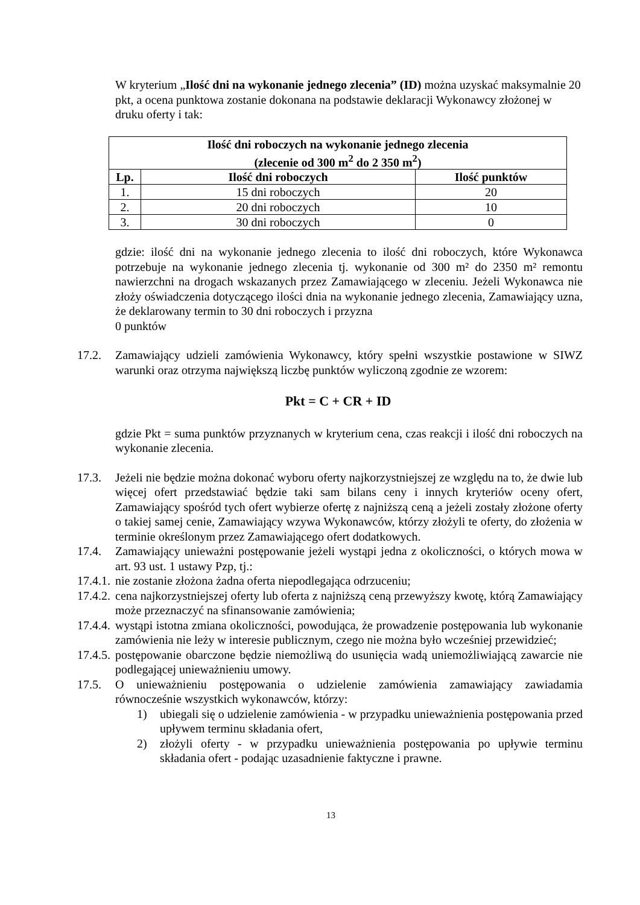W kryterium „Ilość dni na wykonanie jednego zlecenia” (ID) można uzyskać maksymalnie 20 pkt, a ocena punktowa zostanie dokonana na podstawie deklaracji Wykonawcy złożonej w druku oferty i tak:
| Ilość dni roboczych na wykonanie jednego zlecenia (zlecenie od 300 m<sup>2</sup> do 2 350 m<sup>2</sup>) | | |
| --- | --- | --- |
| Lp. | Ilość dni roboczych | Ilość punktów |
| 1. | 15 dni roboczych | 20 |
| 2. | 20 dni roboczych | 10 |
| 3. | 30 dni roboczych | 0 |
gdzie: ilość dni na wykonanie jednego zlecenia to ilość dni roboczych, które Wykonawca potrzebuje na wykonanie jednego zlecenia tj. wykonanie od 300 m² do 2350 m² remontu nawierzchni na drogach wskazanych przez Zamawiającego w zleceniu. Jeżeli Wykonawca nie złoży oświadczenia dotyczącego ilości dnia na wykonanie jednego zlecenia, Zamawiający uzna, że deklarowany termin to 30 dni roboczych i przyzna
0 punktów
17.2. Zamawiający udzieli zamówienia Wykonawcy, który spełni wszystkie postawione w SIWZ warunki oraz otrzyma największą liczbę punktów wyliczoną zgodnie ze wzorem:
Pkt = C + CR + ID
gdzie Pkt = suma punktów przyznanych w kryterium cena, czas reakcji i ilość dni roboczych na wykonanie zlecenia.
17.3. Jeżeli nie będzie można dokonać wyboru oferty najkorzystniejszej ze względu na to, że dwie lub więcej ofert przedstawiać będzie taki sam bilans ceny i innych kryteriów oceny ofert, Zamawiający spośród tych ofert wybierze ofertę z najniższą ceną a jeżeli zostały złożone oferty o takiej samej cenie, Zamawiający wzywa Wykonawców, którzy złożyli te oferty, do złożenia w terminie określonym przez Zamawiającego ofert dodatkowych.
17.4. Zamawiający unieważni postępowanie jeżeli wystąpi jedna z okoliczności, o których mowa w art. 93 ust. 1 ustawy Pzp, tj.:
17.4.1. nie zostanie złożona żadna oferta niepodlegająca odrzuceniu;
17.4.2. cena najkorzystniejszej oferty lub oferta z najniższą ceną przewyższy kwotę, którą Zamawiający może przeznaczyć na sfinansowanie zamówienia;
17.4.4. wystąpi istotna zmiana okoliczności, powodująca, że prowadzenie postępowania lub wykonanie zamówienia nie leży w interesie publicznym, czego nie można było wcześniej przewidzieć;
17.4.5. postępowanie obarczone będzie niemożliwą do usunięcia wadą uniemożliwiającą zawarcie nie podlegającej unieważnieniu umowy.
17.5. O unieważnieniu postępowania o udzielenie zamówienia zamawiający zawiadamia równocześnie wszystkich wykonawców, którzy:
1) ubiegali się o udzielenie zamówienia - w przypadku unieważnienia postępowania przed upływem terminu składania ofert,
2) złożyli oferty - w przypadku unieważnienia postępowania po upływie terminu składania ofert - podając uzasadnienie faktyczne i prawne.
13